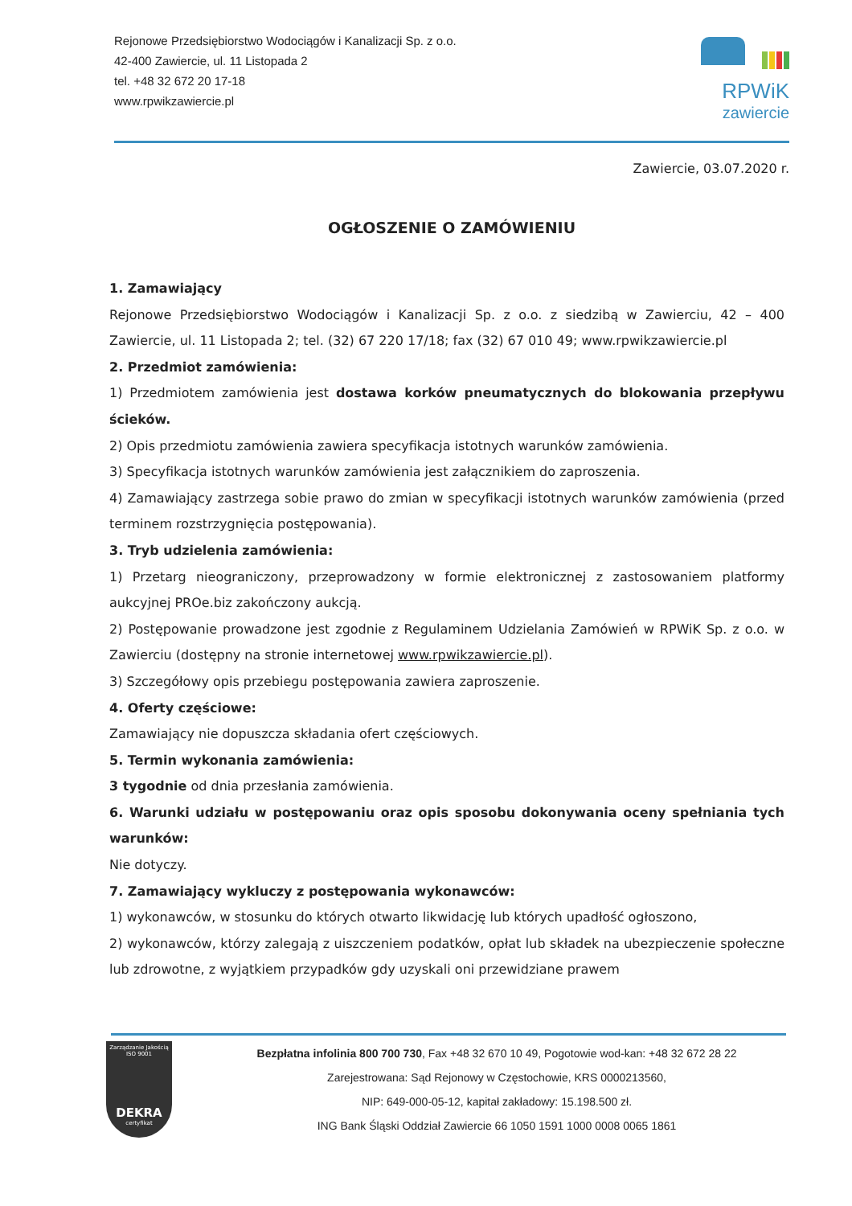Rejonowe Przedsiębiorstwo Wodociągów i Kanalizacji Sp. z o.o.
42-400 Zawiercie, ul. 11 Listopada 2
tel. +48 32 672 20 17-18
www.rpwikzawiercie.pl
RPWiK
zawiercie
Zawiercie, 03.07.2020 r.
OGŁOSZENIE O ZAMÓWIENIU
1. Zamawiający
Rejonowe Przedsiębiorstwo Wodociągów i Kanalizacji Sp. z o.o. z siedzibą w Zawierciu, 42 – 400 Zawiercie, ul. 11 Listopada 2; tel. (32) 67 220 17/18; fax (32) 67 010 49; www.rpwikzawiercie.pl
2. Przedmiot zamówienia:
1) Przedmiotem zamówienia jest dostawa korków pneumatycznych do blokowania przepływu ścieków.
2) Opis przedmiotu zamówienia zawiera specyfikacja istotnych warunków zamówienia.
3) Specyfikacja istotnych warunków zamówienia jest załącznikiem do zaproszenia.
4) Zamawiający zastrzega sobie prawo do zmian w specyfikacji istotnych warunków zamówienia (przed terminem rozstrzygnięcia postępowania).
3. Tryb udzielenia zamówienia:
1) Przetarg nieograniczony, przeprowadzony w formie elektronicznej z zastosowaniem platformy aukcyjnej PROe.biz zakończony aukcją.
2) Postępowanie prowadzone jest zgodnie z Regulaminem Udzielania Zamówień w RPWiK Sp. z o.o. w Zawierciu (dostępny na stronie internetowej www.rpwikzawiercie.pl).
3) Szczegółowy opis przebiegu postępowania zawiera zaproszenie.
4. Oferty częściowe:
Zamawiający nie dopuszcza składania ofert częściowych.
5. Termin wykonania zamówienia:
3 tygodnie od dnia przesłania zamówienia.
6. Warunki udziału w postępowaniu oraz opis sposobu dokonywania oceny spełniania tych warunków:
Nie dotyczy.
7. Zamawiający wykluczy z postępowania wykonawców:
1) wykonawców, w stosunku do których otwarto likwidację lub których upadłość ogłoszono,
2) wykonawców, którzy zalegają z uiszczeniem podatków, opłat lub składek na ubezpieczenie społeczne lub zdrowotne, z wyjątkiem przypadków gdy uzyskali oni przewidziane prawem
Zarządzanie Jakością
ISO 9001
DEKRA
certyfikat
Bezpłatna infolinia 800 700 730, Fax +48 32 670 10 49, Pogotowie wod-kan: +48 32 672 28 22
Zarejestrowana: Sąd Rejonowy w Częstochowie, KRS 0000213560,
NIP: 649-000-05-12, kapitał zakładowy: 15.198.500 zł.
ING Bank Śląski Oddział Zawiercie 66 1050 1591 1000 0008 0065 1861